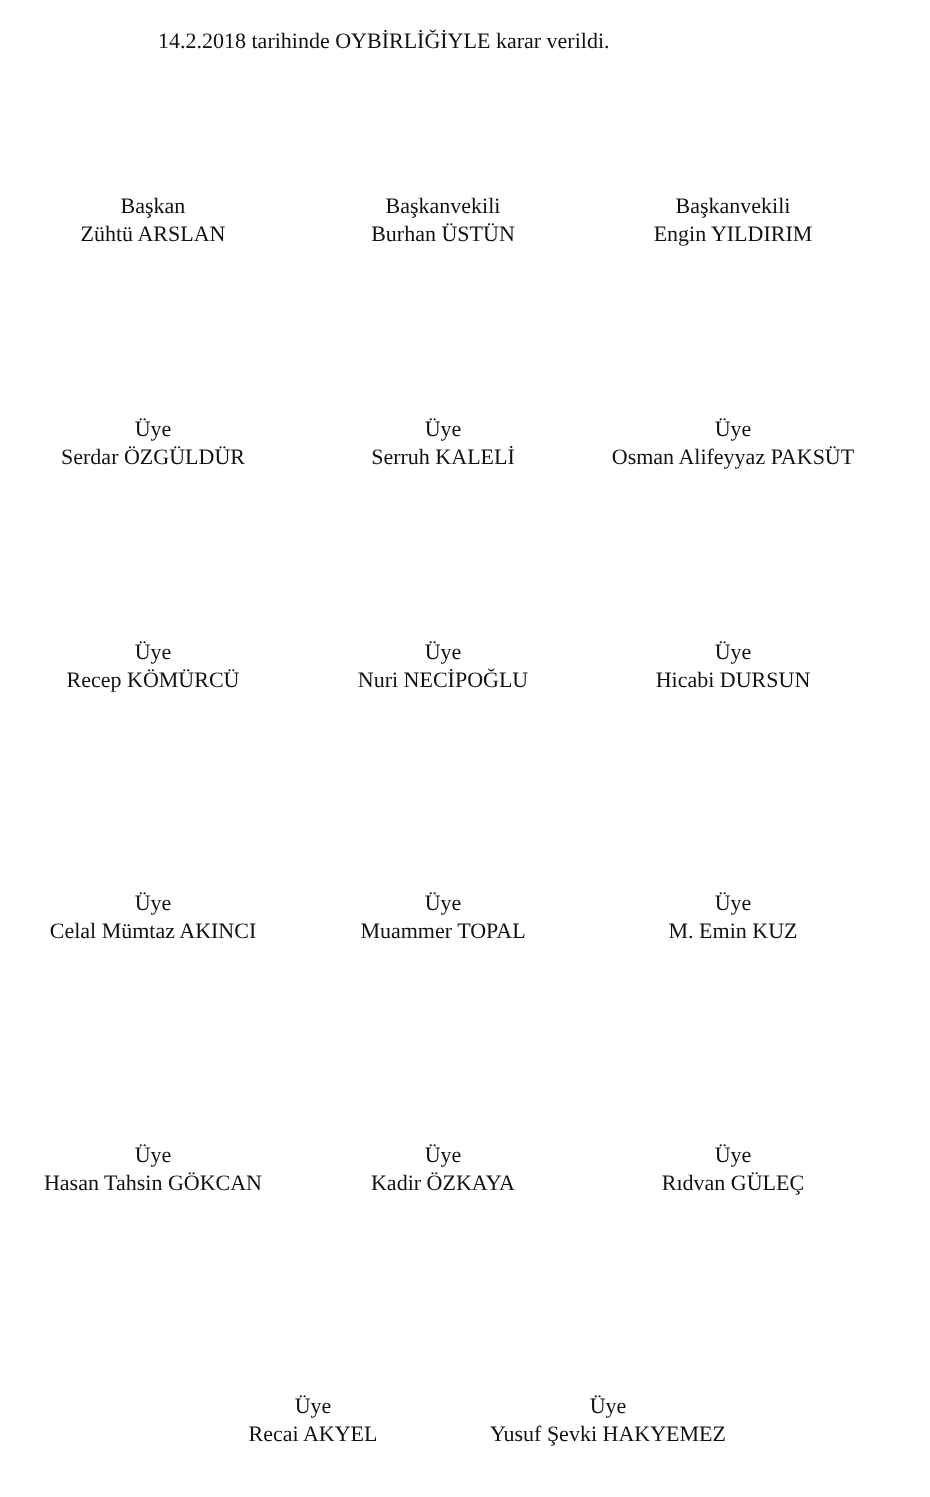14.2.2018 tarihinde OYBİRLİĞİYLE karar verildi.
Başkan
Zühtü ARSLAN
Başkanvekili
Burhan ÜSTÜN
Başkanvekili
Engin YILDIRIM
Üye
Serdar ÖZGÜLDÜR
Üye
Serruh KALELİ
Üye
Osman Alifeyyaz PAKSÜT
Üye
Recep KÖMÜRCÜ
Üye
Nuri NECİPOĞLU
Üye
Hicabi DURSUN
Üye
Celal Mümtaz AKINCI
Üye
Muammer TOPAL
Üye
M. Emin KUZ
Üye
Hasan Tahsin GÖKCAN
Üye
Kadir ÖZKAYA
Üye
Rıdvan GÜLEÇ
Üye
Recai AKYEL
Üye
Yusuf Şevki HAKYEMEZ